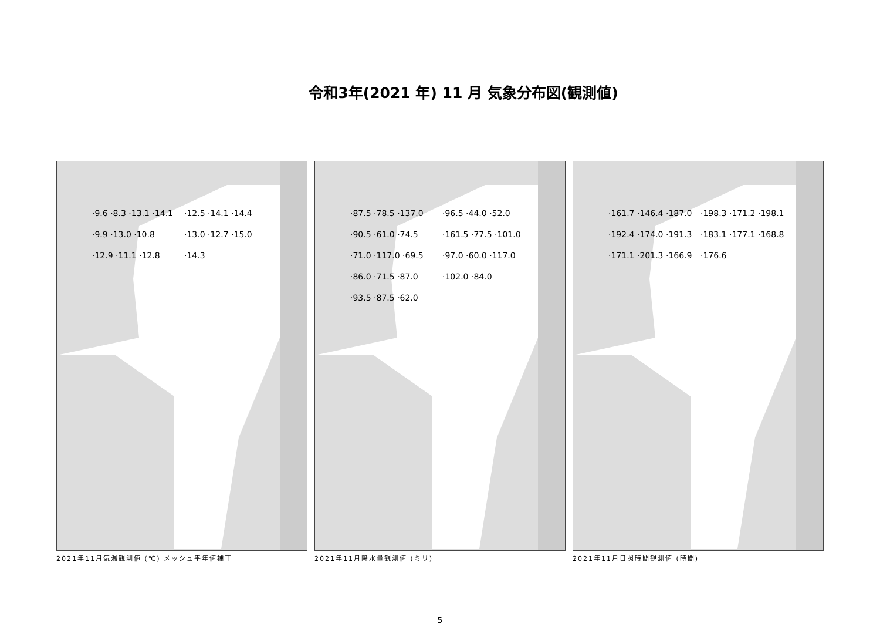令和3年(2021 年) 11 月 気象分布図(観測値)
·9.6 ·8.3 ·13.1 ·14.1 ·9.9 ·13.0 ·10.8 ·12.9 ·11.1 ·12.8 ·12.5 ·14.1 ·14.4 ·13.0 ·12.7 ·15.0 ·14.3
2021年11月気温観測値 (℃) メッシュ平年値補正
·87.5 ·78.5 ·137.0 ·90.5 ·61.0 ·74.5 ·71.0 ·117.0 ·69.5 ·86.0 ·71.5 ·87.0 ·93.5 ·87.5 ·62.0 ·96.5 ·44.0 ·52.0 ·161.5 ·77.5 ·101.0 ·97.0 ·60.0 ·117.0 ·102.0 ·84.0
2021年11月降水量観測値 (ミリ)
·161.7 ·146.4 ·187.0 ·192.4 ·174.0 ·191.3 ·171.1 ·201.3 ·166.9 ·198.3 ·171.2 ·198.1 ·183.1 ·177.1 ·168.8 ·176.6
2021年11月日照時間観測値 (時間)
5